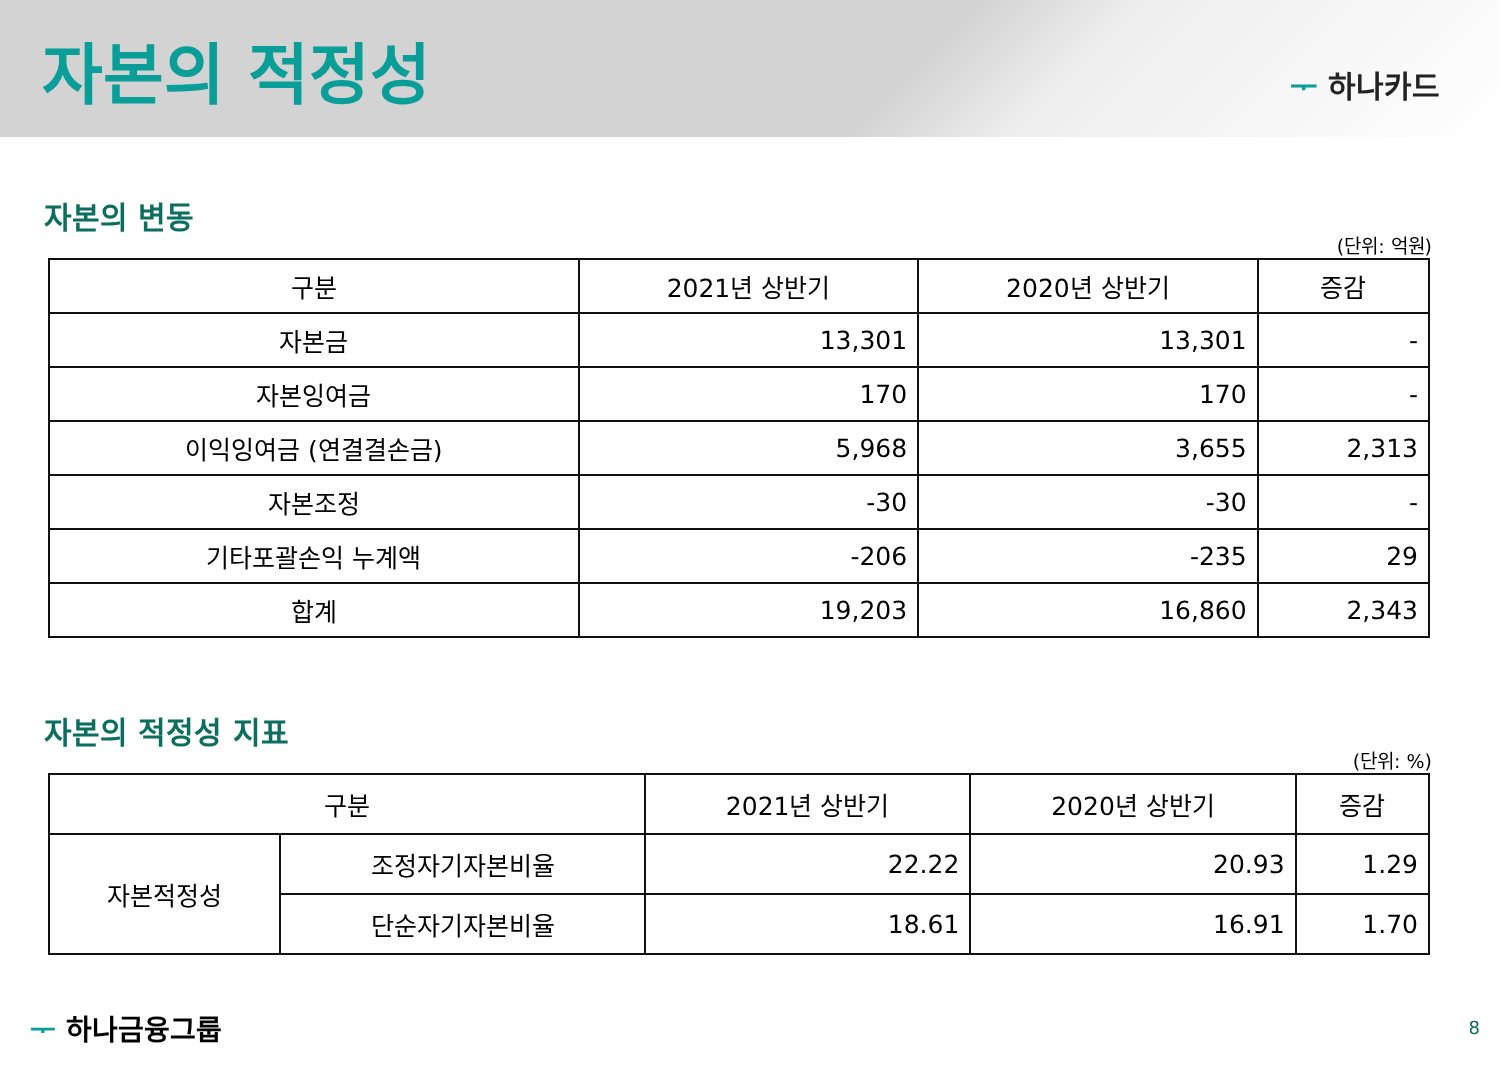자본의 적정성
ᅮ 하나카드
자본의 변동
(단위: 억원)
| 구분 | 2021년 상반기 | 2020년 상반기 | 증감 |
| --- | --- | --- | --- |
| 자본금 | 13,301 | 13,301 | - |
| 자본잉여금 | 170 | 170 | - |
| 이익잉여금 (연결결손금) | 5,968 | 3,655 | 2,313 |
| 자본조정 | -30 | -30 | - |
| 기타포괄손익 누계액 | -206 | -235 | 29 |
| 합계 | 19,203 | 16,860 | 2,343 |
자본의 적정성 지표
(단위: %)
| 구분 | | 2021년 상반기 | 2020년 상반기 | 증감 |
| --- | --- | --- | --- | --- |
| 자본적정성 | 조정자기자본비율 | 22.22 | 20.93 | 1.29 |
| | 단순자기자본비율 | 18.61 | 16.91 | 1.70 |
ᅮ 하나금융그룹 8